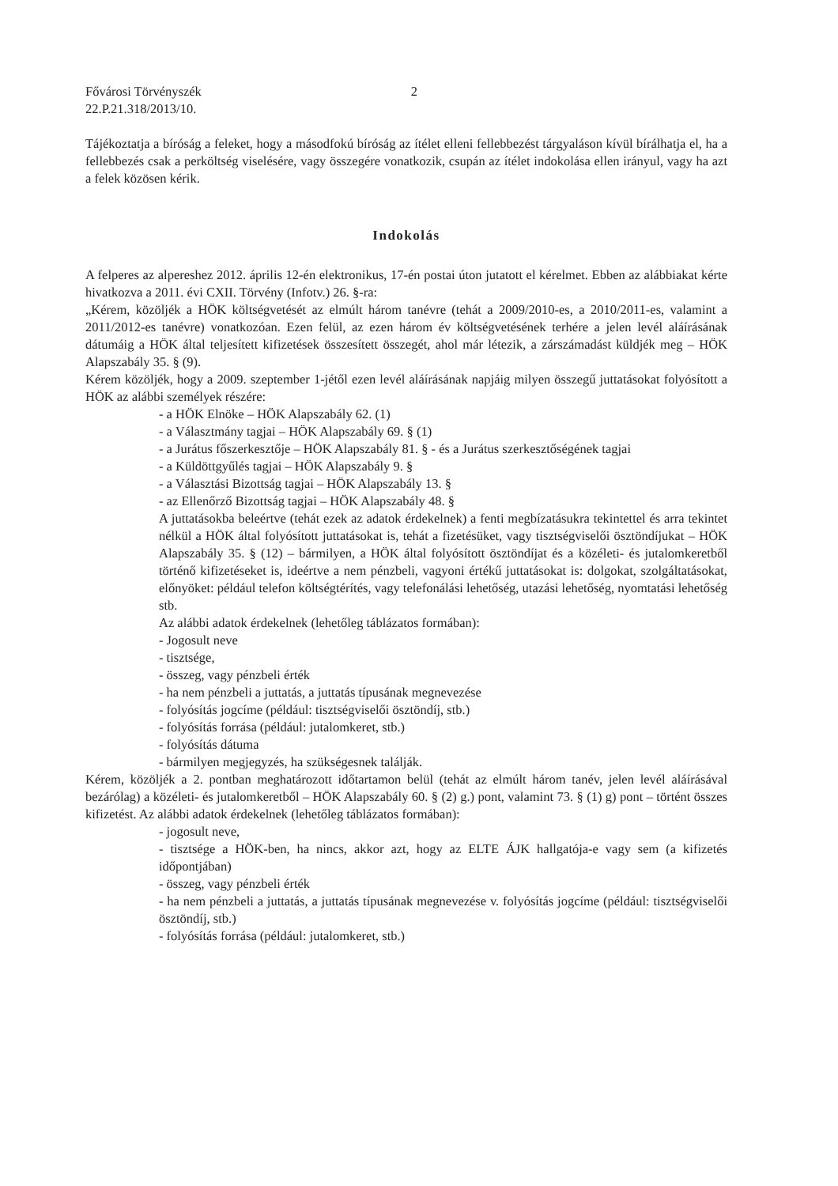Fővárosi Törvényszék
22.P.21.318/2013/10. 2
Tájékoztatja a bíróság a feleket, hogy a másodfokú bíróság az ítélet elleni fellebbezést tárgyaláson kívül bírálhatja el, ha a fellebbezés csak a perköltség viselésére, vagy összegére vonatkozik, csupán az ítélet indokolása ellen irányul, vagy ha azt a felek közösen kérik.
Indokolás
A felperes az alpereshez 2012. április 12-én elektronikus, 17-én postai úton jutatott el kérelmet. Ebben az alábbiakat kérte hivatkozva a 2011. évi CXII. Törvény (Infotv.) 26. §-ra:
„Kérem, közöljék a HÖK költségvetését az elmúlt három tanévre (tehát a 2009/2010-es, a 2010/2011-es, valamint a 2011/2012-es tanévre) vonatkozóan. Ezen felül, az ezen három év költségvetésének terhére a jelen levél aláírásának dátumáig a HÖK által teljesített kifizetések összesített összegét, ahol már létezik, a zárszámadást küldjék meg – HÖK Alapszabály 35. § (9).
Kérem közöljék, hogy a 2009. szeptember 1-jétől ezen levél aláírásának napjáig milyen összegű juttatásokat folyósított a HÖK az alábbi személyek részére:
- a HÖK Elnöke – HÖK Alapszabály 62. (1)
- a Választmány tagjai – HÖK Alapszabály 69. § (1)
- a Jurátus főszerkesztője – HÖK Alapszabály 81. § - és a Jurátus szerkesztőségének tagjai
- a Küldöttgyűlés tagjai – HÖK Alapszabály 9. §
- a Választási Bizottság tagjai – HÖK Alapszabály 13. §
- az Ellenőrző Bizottság tagjai – HÖK Alapszabály 48. §
A juttatásokba beleértve (tehát ezek az adatok érdekelnek) a fenti megbízatásukra tekintettel és arra tekintet nélkül a HÖK által folyósított juttatásokat is, tehát a fizetésüket, vagy tisztségviselői ösztöndíjukat – HÖK Alapszabály 35. § (12) – bármilyen, a HÖK által folyósított ösztöndíjat és a közéleti- és jutalomkeretből történő kifizetéseket is, ideértve a nem pénzbeli, vagyoni értékű juttatásokat is: dolgokat, szolgáltatásokat, előnyöket: például telefon költségtérítés, vagy telefonálási lehetőség, utazási lehetőség, nyomtatási lehetőség stb.
Az alábbi adatok érdekelnek (lehetőleg táblázatos formában):
- Jogosult neve
- tisztsége,
- összeg, vagy pénzbeli érték
- ha nem pénzbeli a juttatás, a juttatás típusának megnevezése
- folyósítás jogcíme (például: tisztségviselői ösztöndíj, stb.)
- folyósítás forrása (például: jutalomkeret, stb.)
- folyósítás dátuma
- bármilyen megjegyzés, ha szükségesnek találják.
Kérem, közöljék a 2. pontban meghatározott időtartamon belül (tehát az elmúlt három tanév, jelen levél aláírásával bezárólag) a közéleti- és jutalomkeretből – HÖK Alapszabály 60. § (2) g.) pont, valamint 73. § (1) g) pont – történt összes kifizetést. Az alábbi adatok érdekelnek (lehetőleg táblázatos formában):
- jogosult neve,
- tisztsége a HÖK-ben, ha nincs, akkor azt, hogy az ELTE ÁJK hallgatója-e vagy sem (a kifizetés időpontjában)
- összeg, vagy pénzbeli érték
- ha nem pénzbeli a juttatás, a juttatás típusának megnevezése v. folyósítás jogcíme (például: tisztségviselői ösztöndíj, stb.)
- folyósítás forrása (például: jutalomkeret, stb.)